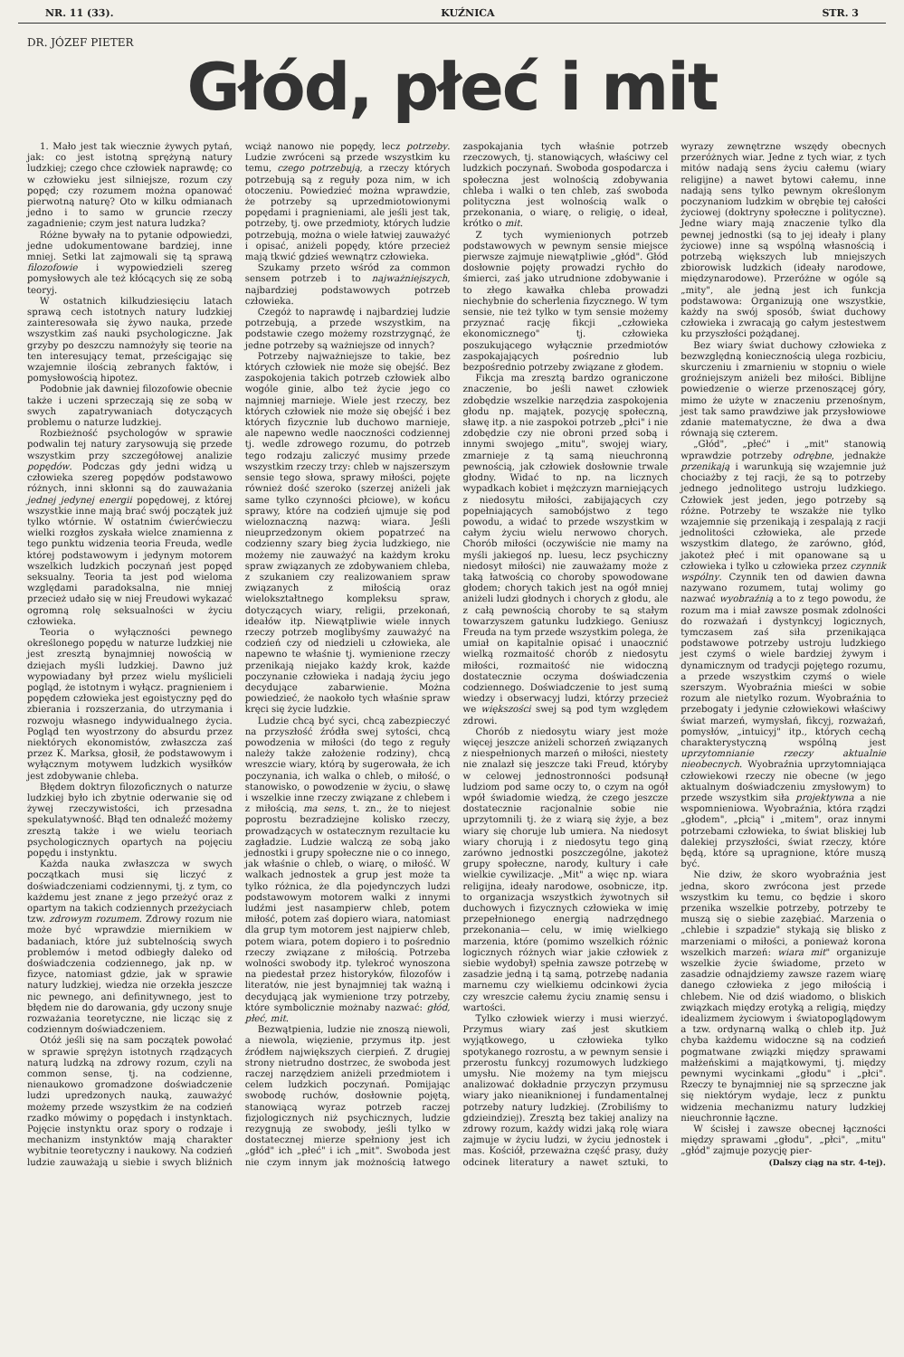NR. 11 (33). KUŹNICA STR. 3
DR. JÓZEF PIETER
Głód, płeć i mit
1. Mało jest tak wiecznie żywych pytań, jak: co jest istotną sprężyną natury ludzkiej; czego chce człowiek naprawdę; co w człowieku jest silniejsze, rozum czy popęd; czy rozumem można opanować pierwotną naturę? Oto w kilku odmianach jedno i to samo w gruncie rzeczy zagadnienie; czym jest natura ludzka?
Różne bywały na to pytanie odpowiedzi, jedne udokumentowane bardziej, inne mniej. Setki lat zajmowali się tą sprawą filozofowie i wypowiedzieli szereg pomysłowych ale też kłócących się ze sobą teoryj.
W ostatnich kilkudziesięciu latach sprawą cech istotnych natury ludzkiej zainteresowała się żywo nauka, przede wszystkim zaś nauki psychologiczne. Jak grzyby po deszczu namnożyły się teorie na ten interesujący temat, prześcigając się wzajemnie ilością zebranych faktów, i pomysłowością hipotez.
Podobnie jak dawniej filozofowie obecnie także i uczeni sprzeczają się ze sobą w swych zapatrywaniach dotyczących problemu o naturze ludzkiej.
Rozbieżność psychologów w sprawie podwalin tej natury zarysowują się przede wszystkim przy szczegółowej analizie popędów. Podczas gdy jedni widzą u człowieka szereg popędów podstawowo różnych, inni skłonni są do zauważania jednej jedynej energii popędowej, z której wszystkie inne mają brać swój początek już tylko wtórnie. W ostatnim ćwierćwieczu wielki rozgłos zyskała wielce znamienna z tego punktu widzenia teoria Freuda, wedle której podstawowym i jedynym motorem wszelkich ludzkich poczynań jest popęd seksualny. Teoria ta jest pod wieloma względami paradoksalna, nie mniej przecież udało się w niej Freudowi wykazać ogromną rolę seksualności w życiu człowieka.
Teoria o wyłączności pewnego określonego popędu w naturze ludzkiej nie jest zresztą bynajmniej nowością w dziejach myśli ludzkiej. Dawno już wypowiadany był przez wielu myślicieli pogląd, że istotnym i wyłącz. pragnieniem i popędem człowieka jest egoistyczny pęd do zbierania i rozszerzania, do utrzymania i rozwoju własnego indywidualnego życia. Pogląd ten wyostrzony do absurdu przez niektórych ekonomistów, zwłaszcza zaś przez K. Marksa, głosił, że podstawowym i wyłącznym motywem ludzkich wysiłków jest zdobywanie chleba.
Błędem doktryn filozoficznych o naturze ludzkiej było ich zbytnie oderwanie się od żywej rzeczywistości, ich przesadna spekulatywność. Błąd ten odnaleźć możemy zresztą także i we wielu teoriach psychologicznych opartych na pojęciu popędu i instynktu.
Każda nauka zwłaszcza w swych początkach musi się liczyć z doświadczeniami codziennymi, tj. z tym, co każdemu jest znane z jego przeżyć oraz z opartym na takich codziennych przeżyciach tzw. zdrowym rozumem. Zdrowy rozum nie może być wprawdzie miernikiem w badaniach, które już subtelnością swych problemów i metod odbiegły daleko od doświadczenia codziennego, jak np. w fizyce, natomiast gdzie, jak w sprawie natury ludzkiej, wiedza nie orzekła jeszcze nic pewnego, ani definitywnego, jest to błędem nie do darowania, gdy uczony snuje rozważania teoretyczne, nie licząc się z codziennym doświadczeniem.
Otóż jeśli się na sam początek powołać w sprawie sprężyn istotnych rządzących naturą ludzką na zdrowy rozum, czyli na common sense, tj. na codzienne, nienaukowo gromadzone doświadczenie ludzi upredzonych nauką, zauważyć możemy przede wszystkim że na codzień rzadko mówimy o popędach i instynktach. Pojęcie instynktu oraz spory o rodzaje i mechanizm instynktów mają charakter wybitnie teoretyczny i naukowy. Na codzień ludzie zauważają u siebie i swych bliźnich wciąż nanowo nie popędy, lecz potrzeby. Ludzie zwróceni są przede wszystkim ku temu, czego potrzebują, a rzeczy których potrzebują są z reguły poza nim, w ich otoczeniu. Powiedzieć można wprawdzie, że potrzeby są uprzedmiotowionymi popędami i pragnieniami, ale jeśli jest tak, potrzeby, tj. owe przedmioty, których ludzie potrzebują, można o wiele łatwiej zauważyć i opisać, aniżeli popędy, które przecież mają tkwić gdzieś wewnątrz człowieka.
Szukamy przeto wśród za common sensem potrzeb i to najważniejszych, najbardziej podstawowych potrzeb człowieka.
Czegóż to naprawdę i najbardziej ludzie potrzebują, a przede wszystkim, na podstawie czego możemy rozstrzygnąć, że jedne potrzeby są ważniejsze od innych?
Potrzeby najważniejsze to takie, bez których człowiek nie może się obejść. Bez zaspokojenia takich potrzeb człowiek albo wogóle ginie, albo też życie jego co najmniej marnieje. Wiele jest rzeczy, bez których człowiek nie może się obejść i bez których fizycznie lub duchowo marnieje, ale napewno wedle naoczności codziennej tj. wedle zdrowego rozumu, do potrzeb tego rodzaju zaliczyć musimy przede wszystkim rzeczy trzy: chleb w najszerszym sensie tego słowa, sprawy miłości, pojęte również dość szeroko (szerzej aniżeli jak same tylko czynności płciowe), w końcu sprawy, które na codzień ujmuje się pod wieloznaczną nazwą: wiara. Jeśli nieuprzedzonym okiem popatrzeć na codzienny szary bieg życia ludzkiego, nie możemy nie zauważyć na każdym kroku spraw związanych ze zdobywaniem chleba, z szukaniem czy realizowaniem spraw związanych z miłością oraz wielokształtnego kompleksu spraw, dotyczących wiary, religii, przekonań, ideałów itp. Niewątpliwie wiele innych rzeczy potrzeb moglibyśmy zauważyć na codzień czy od niedzieli u człowieka, ale napewno te właśnie tj. wymienione rzeczy przenikają niejako każdy krok, każde poczynanie człowieka i nadają życiu jego decydujące zabarwienie. Można powiedzieć, że naokoło tych właśnie spraw kręci się życie ludzkie.
Ludzie chcą być syci, chcą zabezpieczyć na przyszłość źródła swej sytości, chcą powodzenia w miłości (do tego z reguły należy także założenie rodziny), chcą wreszcie wiary, którą by sugerowała, że ich poczynania, ich walka o chleb, o miłość, o stanowisko, o powodzenie w życiu, o sławę i wszelkie inne rzeczy związane z chlebem i z miłością, ma sens, t. zn., że to niejest poprostu bezradziejne kolisko rzeczy, prowadzących w ostatecznym rezultacie ku zagładzie. Ludzie walczą ze sobą jako jednostki i grupy społeczne nie o co innego, jak właśnie o chleb, o wiarę, o miłość. W walkach jednostek a grup jest może ta tylko różnica, że dla pojedynczych ludzi podstawowym motorem walki z innymi ludźmi jest nasampierw chleb, potem miłość, potem zaś dopiero wiara, natomiast dla grup tym motorem jest najpierw chleb, potem wiara, potem dopiero i to pośrednio rzeczy związane z miłością. Potrzeba wolności swobody itp. tylekroć wynoszona na piedestał przez historyków, filozofów i literatów, nie jest bynajmniej tak ważną i decydującą jak wymienione trzy potrzeby, które symbolicznie możnaby nazwać: głód, płeć, mit.
Bezwątpienia, ludzie nie znoszą niewoli, a niewola, więzienie, przymus itp. jest źródłem największych cierpień. Z drugiej strony nietrudno dostrzec, że swoboda jest raczej narzędziem aniżeli przedmiotem i celem ludzkich poczynań. Pomijając swobodę ruchów, dosłownie pojętą, stanowiącą wyraz potrzeb raczej fizjologicznych niż psychicznych, ludzie rezygnują ze swobody, jeśli tylko w dostatecznej mierze spełniony jest ich „głód" ich „płeć" i ich „mit". Swoboda jest nie czym innym jak możnością łatwego zaspokajania tych właśnie potrzeb rzeczowych, tj. stanowiących, właściwy cel ludzkich poczynań. Swoboda gospodarcza i społeczna jest wolnością zdobywania chleba i walki o ten chleb, zaś swoboda polityczna jest wolnością walk o przekonania, o wiarę, o religię, o ideał, krótko o mit.
Z tych wymienionych potrzeb podstawowych w pewnym sensie miejsce pierwsze zajmuje niewątpliwie „głód". Głód dosłownie pojęty prowadzi rychło do śmierci, zaś jako utrudnione zdobywanie i to złego kawałka chleba prowadzi niechybnie do scherlenia fizycznego. W tym sensie, nie też tylko w tym sensie możemy przyznać rację fikcji „człowieka ekonomicznego" tj. człowieka poszukującego wyłącznie przedmiotów zaspokajających pośrednio lub bezpośrednio potrzeby związane z głodem.
Fikcja ma zresztą bardzo ograniczone znaczenie, bo jeśli nawet człowiek zdobędzie wszelkie narzędzia zaspokojenia głodu np. majątek, pozycję społeczną, sławę itp. a nie zaspokoi potrzeb „płci" i nie zdobędzie czy nie obroni przed sobą i innymi swojego „mitu", swojej wiary, zmarnieje z tą samą nieuchronną pewnością, jak człowiek dosłownie trwale głodny. Widać to np. na licznych wypadkach kobiet i mężczyzn marniejących z niedosytu miłości, zabijających czy popełniających samobójstwo z tego powodu, a widać to przede wszystkim w całym życiu wielu nerwowo chorych. Chorób miłości (oczywiście nie mamy na myśli jakiegoś np. luesu, lecz psychiczny niedosyt miłości) nie zauważamy może z taką łatwością co choroby spowodowane głodem; chorych takich jest na ogół mniej aniżeli ludzi głodnych i chorych z głodu, ale z całą pewnością choroby te są stałym towarzyszem gatunku ludzkiego. Geniusz Freuda na tym przede wszystkim polega, że umiał on kapitalnie opisać i unaocznić wielką rozmaitość chorób z niedosytu miłości, rozmaitość nie widoczną dostatecznie oczyma doświadczenia codziennego. Doświadczenie to jest sumą wiedzy i obserwacyj ludzi, którzy przecież we większości swej są pod tym względem zdrowi.
Chorób z niedosytu wiary jest może więcej jeszcze aniżeli schorzeń związanych z niespełnionych marzeń o miłości, niestety nie znalazł się jeszcze taki Freud, któryby w celowej jednostronności podsunął ludziom pod same oczy to, o czym na ogół wpół świadomie wiedzą, że czego jeszcze dostatecznie racjonalnie sobie nie uprzytomnili tj. że z wiarą się żyje, a bez wiary się choruje lub umiera. Na niedosyt wiary chorują i z niedosytu tego giną zarówno jednostki poszczególne, jakoteż grupy społeczne, narody, kultury i całe wielkie cywilizacje. „Mit" a więc np. wiara religijna, ideały narodowe, osobnicze, itp. to organizacja wszystkich żywotnych sił duchowych i fizycznych człowieka w imię przepełnionego energią nadrzędnego przekonania— celu, w imię wielkiego marzenia, które (pomimo wszelkich różnic logicznych różnych wiar jakie człowiek z siebie wydobył) spełnia zawsze potrzebę w zasadzie jedną i tą samą, potrzebę nadania marnemu czy wielkiemu odcinkowi życia czy wreszcie całemu życiu znamię sensu i wartości.
Tylko człowiek wierzy i musi wierzyć. Przymus wiary zaś jest skutkiem wyjątkowego, u człowieka tylko spotykanego rozrostu, a w pewnym sensie i przerostu funkcyj rozumowych ludzkiego umysłu. Nie możemy na tym miejscu analizować dokładnie przyczyn przymusu wiary jako nieaniknionej i fundamentalnej potrzeby natury ludzkiej. (Zrobiliśmy to gdzieindziej). Zresztą bez takiej analizy na zdrowy rozum, każdy widzi jaką rolę wiara zajmuje w życiu ludzi, w życiu jednostek i mas. Kościół, przeważna część prasy, duży odcinek literatury a nawet sztuki, to wyrazy zewnętrzne wszędy obecnych przeróżnych wiar. Jedne z tych wiar, z tych mitów nadają sens życiu całemu (wiary religijne) a nawet bytowi całemu, inne nadają sens tylko pewnym określonym poczynaniom ludzkim w obrębie tej całości życiowej (doktryny społeczne i polityczne). Jedne wiary mają znaczenie tylko dla pewnej jednostki (są to jej ideały i plany życiowe) inne są wspólną własnością i potrzebą większych lub mniejszych zbiorowisk ludzkich (ideały narodowe, międzynarodowe). Przeróżne w ogóle są „mity", ale jedną jest ich funkcja podstawowa: Organizują one wszystkie, każdy na swój sposób, świat duchowy człowieka i zwracają go całym jestestwem ku przyszłości pożądanej.
Bez wiary świat duchowy człowieka z bezwzględną koniecznością ulega rozbiciu, skurczeniu i zmarnieniu w stopniu o wiele groźniejszym aniżeli bez miłości. Biblijne powiedzenie o wierze przenoszącej góry, mimo że użyte w znaczeniu przenośnym, jest tak samo prawdziwe jak przysłowiowe zdanie matematyczne, że dwa a dwa równają się czterem.
„Głód", „płeć" i „mit" stanowią wprawdzie potrzeby odrębne, jednakże przenikają i warunkują się wzajemnie już chociażby z tej racji, że są to potrzeby jednego jednolitego ustroju ludzkiego. Człowiek jest jeden, jego potrzeby są różne. Potrzeby te wszakże nie tylko wzajemnie się przenikają i zespalają z racji jednolitości człowieka, ale przede wszystkim dlatego, że zarówno, głód, jakoteż płeć i mit opanowane są u człowieka i tylko u człowieka przez czynnik wspólny. Czynnik ten od dawien dawna nazywano rozumem, tutaj wolimy go nazwać wyobraźnią a to z tego powodu, że rozum ma i miał zawsze posmak zdolności do rozważań i dystynkcyj logicznych, tymczasem zaś siła przenikająca podstawowe potrzeby ustroju ludzkiego jest czymś o wiele bardziej żywym i dynamicznym od tradycji pojętego rozumu, a przede wszystkim czymś o wiele szerszym. Wyobraźnia mieści w sobie rozum ale nietylko rozum. Wyobraźnia to przebogaty i jedynie człowiekowi właściwy świat marzeń, wymysłań, fikcyj, rozważań, pomysłów, „intuicyj" itp., których cechą charakterystyczną wspólną jest uprzytomnianie rzeczy aktualnie nieobecnych. Wyobraźnia uprzytomniająca człowiekowi rzeczy nie obecne (w jego aktualnym doświadczeniu zmysłowym) to przede wszystkim siła projektywna a nie wspomnieniowa. Wyobraźnia, która rządzi „głodem", „płcią" i „mitem", oraz innymi potrzebami człowieka, to świat bliskiej lub dalekiej przyszłości, świat rzeczy, które będą, które są upragnione, które muszą być.
Nie dziw, że skoro wyobraźnia jest jedna, skoro zwrócona jest przede wszystkim ku temu, co będzie i skoro przenika wszelkie potrzeby, potrzeby te muszą się o siebie zazębiać. Marzenia o „chlebie i szpadzie" stykają się blisko z marzeniami o miłości, a ponieważ korona wszelkich marzeń: wiara mit" organizuje wszelkie życie świadome, przeto w zasadzie odnajdziemy zawsze razem wiarę danego człowieka z jego miłością i chlebem. Nie od dziś wiadomo, o bliskich związkach między erotyką a religią, między idealizmem życiowym i światopoglądowym a tzw. ordynarną walką o chleb itp. Już chyba każdemu widoczne są na codzień pogmatwane związki między sprawami małżeńskimi a majątkowymi, tj. między pewnymi wycinkami „głodu" i „płci". Rzeczy te bynajmniej nie są sprzeczne jak się niektórym wydaje, lecz z punktu widzenia mechanizmu natury ludzkiej nieuchronnie łączne.
W ścisłej i zawsze obecnej łączności między sprawami „głodu", „płci", „mitu" „głód" zajmuje pozycję pier-
(Dalszy ciąg na str. 4-tej).